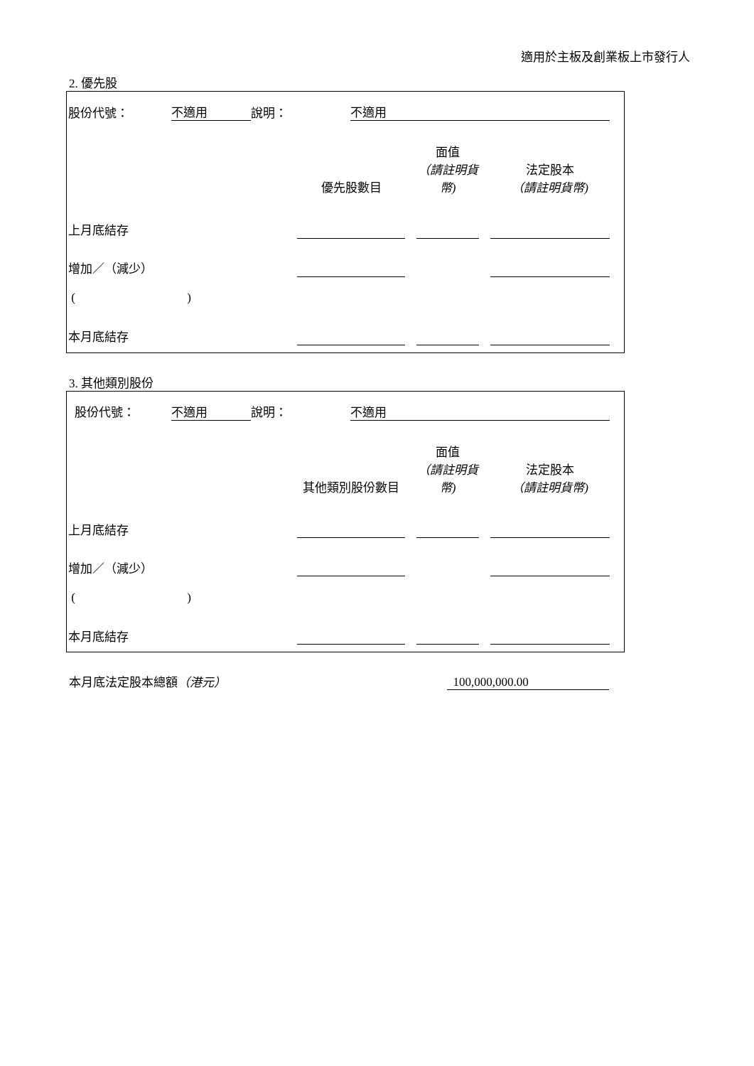適用於主板及創業板上市發行人
2. 優先股
| 股份代號： | 不適用 | 說明： | | 不適用 |
| | 優先股數目 | | 面值 （請註明貨幣) | | 法定股本 （請註明貨幣) |
| 上月底結存 | | | | | |
| 增加／（減少） | | | | | |
| ( ) | | | | | |
| 本月底結存 | | | | | |
3. 其他類別股份
| 股份代號： | 不適用 | 說明： | | 不適用 |
| | 其他類別股份數目 | | 面值 （請註明貨幣) | | 法定股本 （請註明貨幣) |
| 上月底結存 | | | | | |
| 增加／（減少） | | | | | |
| ( ) | | | | | |
| 本月底結存 | | | | | |
| 本月底法定股本總額 （港元） | 100,000,000.00 |